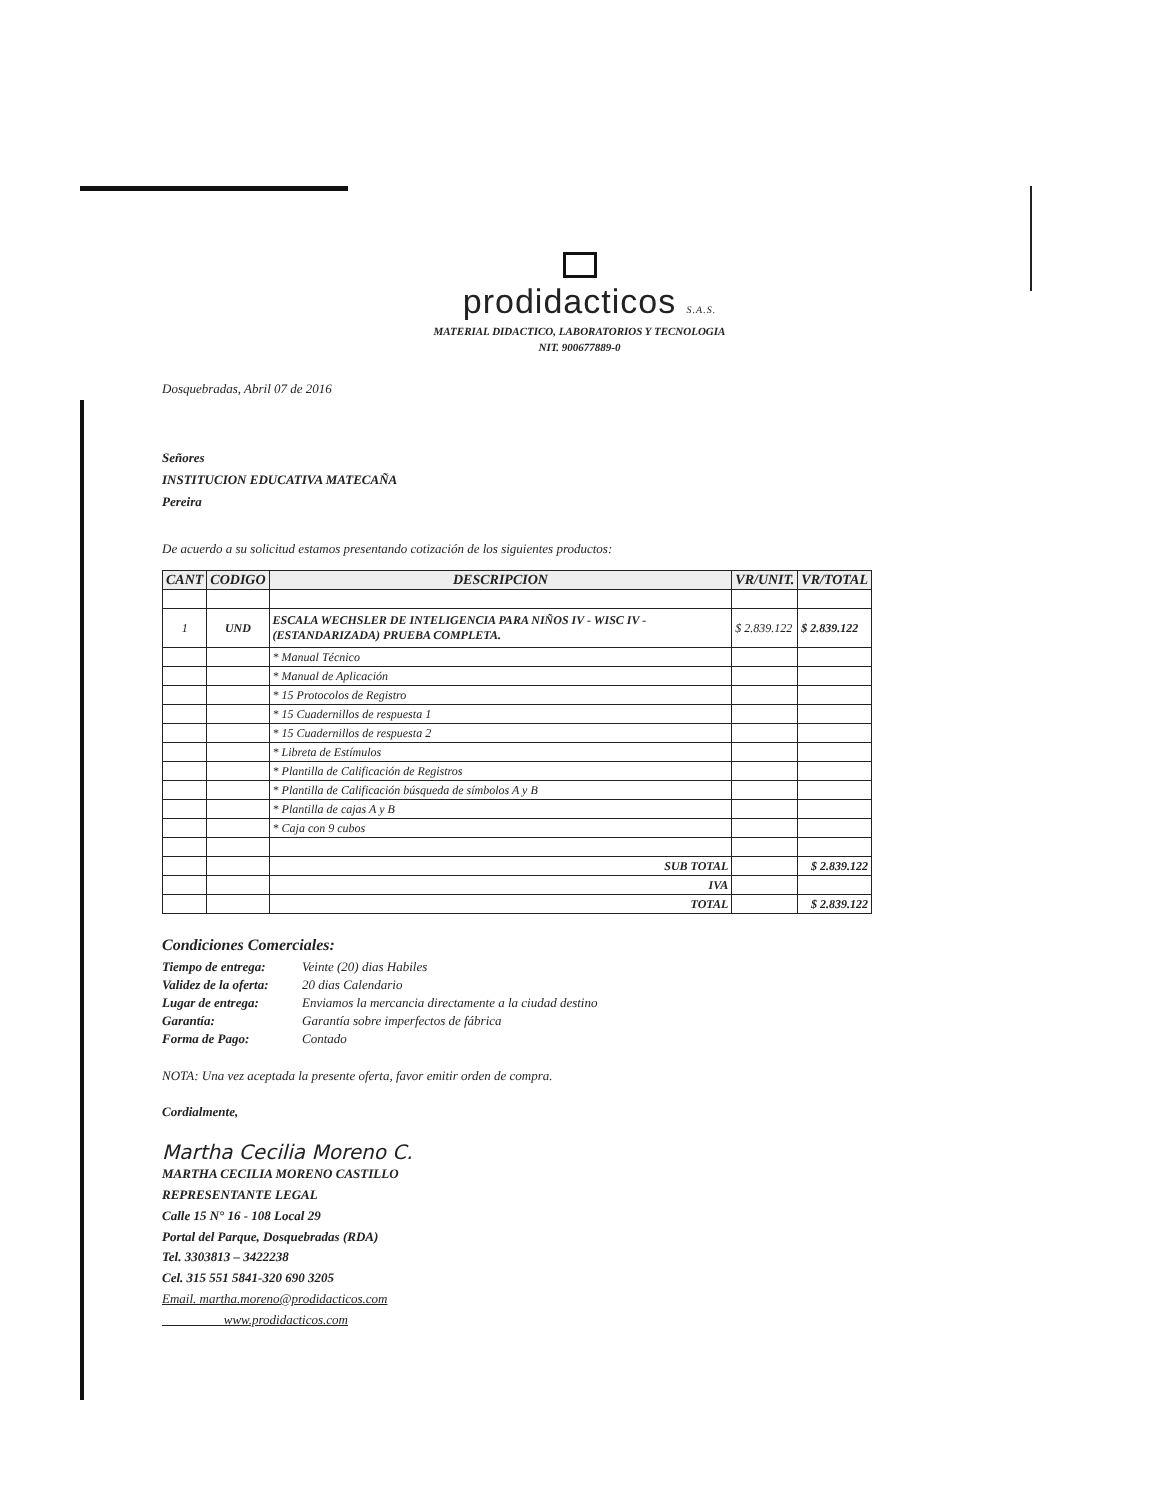prodidacticos S.A.S.
MATERIAL DIDACTICO, LABORATORIOS Y TECNOLOGIA
NIT. 900677889-0
Dosquebradas, Abril 07 de 2016
Señores
INSTITUCION EDUCATIVA MATECAÑA
Pereira
De acuerdo a su solicitud estamos presentando cotización de los siguientes productos:
| CANT | CODIGO | DESCRIPCION | VR/UNIT. | VR/TOTAL |
| --- | --- | --- | --- | --- |
| 1 | UND | ESCALA WECHSLER DE INTELIGENCIA PARA NIÑOS IV - WISC IV - (ESTANDARIZADA) PRUEBA COMPLETA. | $ 2.839.122 | $ 2.839.122 |
| | | * Manual Técnico | | |
| | | * Manual de Aplicación | | |
| | | * 15 Protocolos de Registro | | |
| | | * 15 Cuadernillos de respuesta 1 | | |
| | | * 15 Cuadernillos de respuesta 2 | | |
| | | * Libreta de Estímulos | | |
| | | * Plantilla de Calificación de Registros | | |
| | | * Plantilla de Calificación búsqueda de símbolos A y B | | |
| | | * Plantilla de cajas A y B | | |
| | | * Caja con 9 cubos | | |
| | | SUB TOTAL | | $ 2.839.122 |
| | | IVA | | |
| | | TOTAL | | $ 2.839.122 |
Condiciones Comerciales:
| Tiempo de entrega: | Veinte (20) dias Habiles |
| Validez de la oferta: | 20 dias Calendario |
| Lugar de entrega: | Enviamos la mercancia directamente a la ciudad destino |
| Garantía: | Garantía sobre imperfectos de fábrica |
| Forma de Pago: | Contado |
NOTA: Una vez aceptada la presente oferta, favor emitir orden de compra.
Cordialmente,
Martha Cecilia Moreno C.
MARTHA CECILIA MORENO CASTILLO
REPRESENTANTE LEGAL
Calle 15 N° 16 - 108 Local 29
Portal del Parque, Dosquebradas (RDA)
Tel. 3303813 – 3422238
Cel. 315 551 5841-320 690 3205
Email. martha.moreno@prodidacticos.com
www.prodidacticos.com